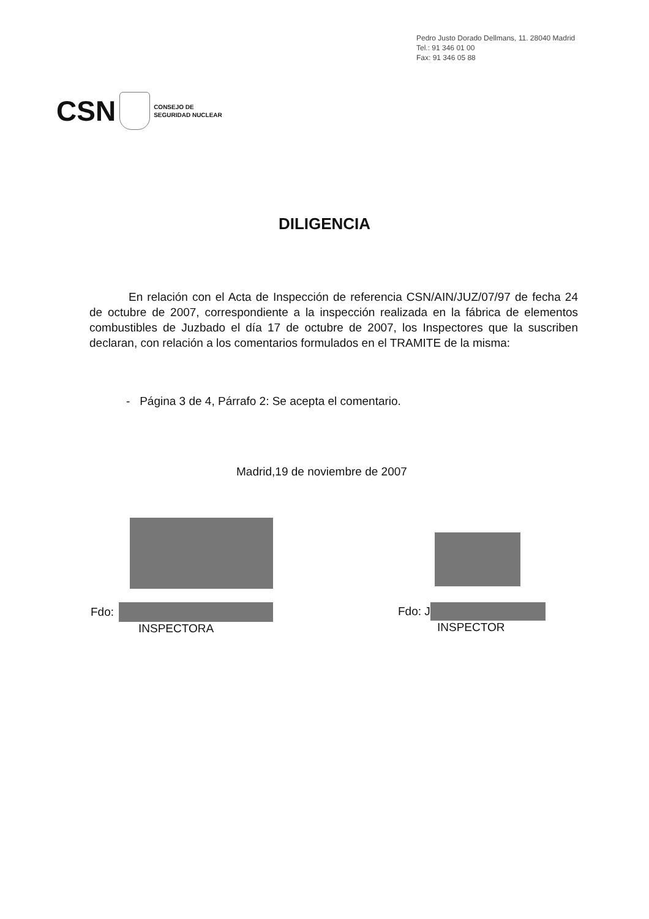Pedro Justo Dorado Dellmans, 11. 28040 Madrid
Tel.: 91 346 01 00
Fax: 91 346 05 88
CSN CONSEJO DE
SEGURIDAD NUCLEAR
DILIGENCIA
En relación con el Acta de Inspección de referencia CSN/AIN/JUZ/07/97 de fecha 24 de octubre de 2007, correspondiente a la inspección realizada en la fábrica de elementos combustibles de Juzbado el día 17 de octubre de 2007, los Inspectores que la suscriben declaran, con relación a los comentarios formulados en el TRAMITE de la misma:
- Página 3 de 4, Párrafo 2: Se acepta el comentario.
Madrid,19 de noviembre de 2007
Fdo:
INSPECTORA
Fdo: J
INSPECTOR